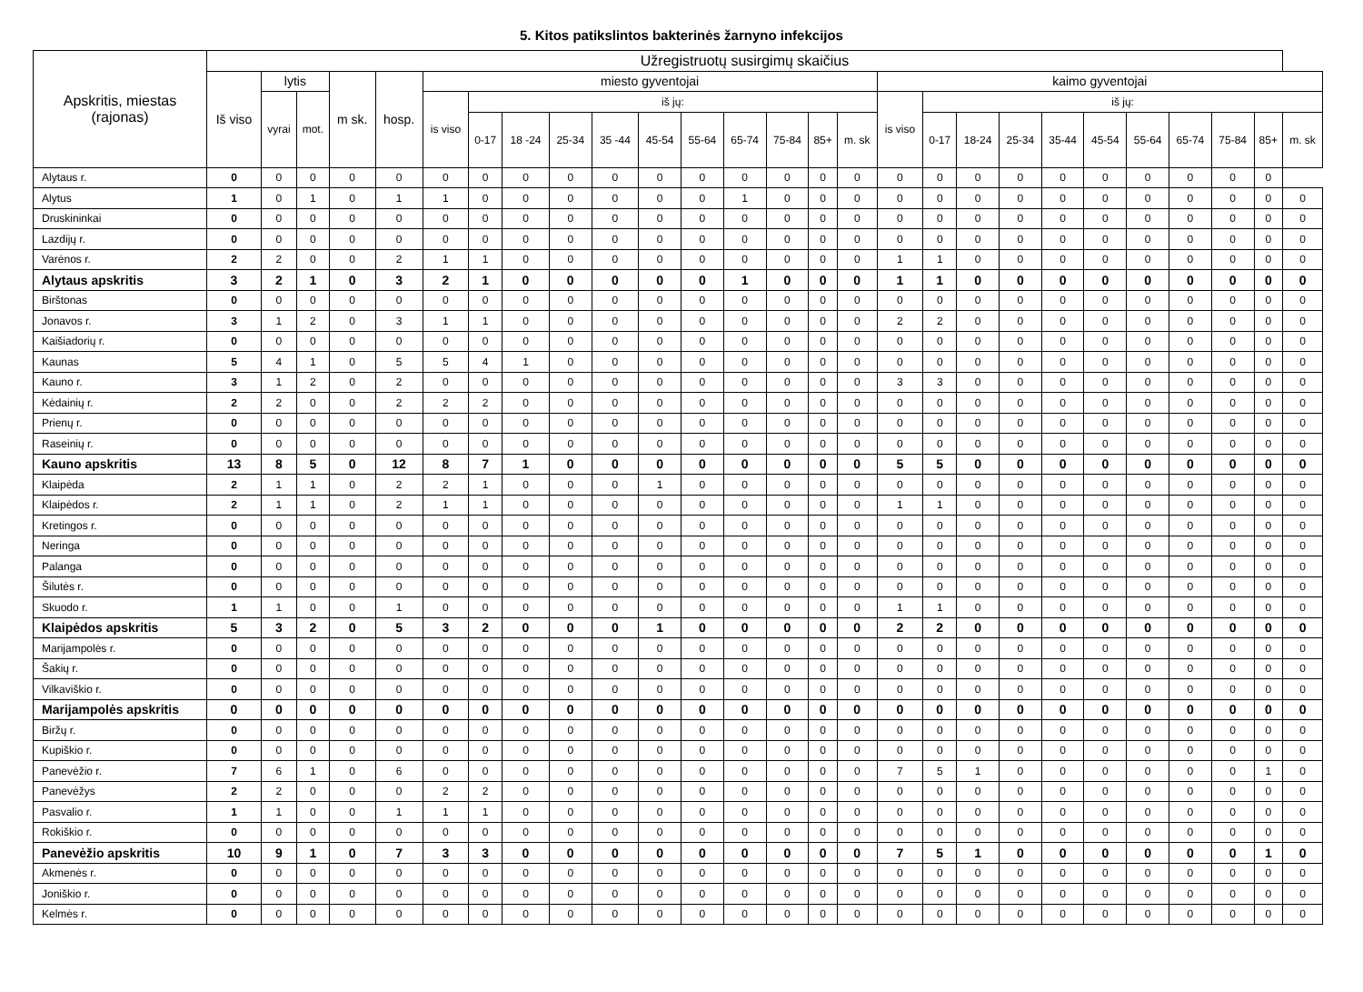5. Kitos patikslintos bakterinės žarnyno infekcijos
| Apskritis, miestas (rajonas) | Užregistruotų susirgimų skaičius | | | | | | | | | | | | | | | | | | | | | | | | | | |
| --- | --- | --- | --- | --- | --- | --- | --- | --- | --- | --- | --- | --- | --- | --- | --- | --- | --- | --- | --- | --- | --- | --- | --- | --- | --- | --- | --- |
| | Iš viso | lytis | | m sk. | hosp. | miesto gyventojai | | | | | | | | | | | kaimo gyventojai | | | | | | | | | | |
| | | vyrai | mot. | | | is viso | iš jų: | | | | | | | | | | is viso | iš jų: | | | | | | | | | |
| | | | | | | | 0-17 | 18 -24 | 25-34 | 35 -44 | 45-54 | 55-64 | 65-74 | 75-84 | 85+ | m. sk | | 0-17 | 18-24 | 25-34 | 35-44 | 45-54 | 55-64 | 65-74 | 75-84 | 85+ | m. sk |
| Alytaus r. | 0 | 0 | 0 | 0 | 0 | 0 | 0 | 0 | 0 | 0 | 0 | 0 | 0 | 0 | 0 | 0 | 0 | 0 | 0 | 0 | 0 | 0 | 0 | 0 | 0 | 0 | |
| Alytus | 1 | 0 | 1 | 0 | 1 | 1 | 0 | 0 | 0 | 0 | 0 | 0 | 1 | 0 | 0 | 0 | 0 | 0 | 0 | 0 | 0 | 0 | 0 | 0 | 0 | 0 | 0 |
| Druskininkai | 0 | 0 | 0 | 0 | 0 | 0 | 0 | 0 | 0 | 0 | 0 | 0 | 0 | 0 | 0 | 0 | 0 | 0 | 0 | 0 | 0 | 0 | 0 | 0 | 0 | 0 | 0 |
| Lazdijų r. | 0 | 0 | 0 | 0 | 0 | 0 | 0 | 0 | 0 | 0 | 0 | 0 | 0 | 0 | 0 | 0 | 0 | 0 | 0 | 0 | 0 | 0 | 0 | 0 | 0 | 0 | 0 |
| Varėnos r. | 2 | 2 | 0 | 0 | 2 | 1 | 1 | 0 | 0 | 0 | 0 | 0 | 0 | 0 | 0 | 0 | 1 | 1 | 0 | 0 | 0 | 0 | 0 | 0 | 0 | 0 | 0 |
| Alytaus apskritis | 3 | 2 | 1 | 0 | 3 | 2 | 1 | 0 | 0 | 0 | 0 | 0 | 1 | 0 | 0 | 0 | 1 | 1 | 0 | 0 | 0 | 0 | 0 | 0 | 0 | 0 | 0 |
| Birštonas | 0 | 0 | 0 | 0 | 0 | 0 | 0 | 0 | 0 | 0 | 0 | 0 | 0 | 0 | 0 | 0 | 0 | 0 | 0 | 0 | 0 | 0 | 0 | 0 | 0 | 0 | 0 |
| Jonavos r. | 3 | 1 | 2 | 0 | 3 | 1 | 1 | 0 | 0 | 0 | 0 | 0 | 0 | 0 | 0 | 0 | 2 | 2 | 0 | 0 | 0 | 0 | 0 | 0 | 0 | 0 | 0 |
| Kaišiadorių r. | 0 | 0 | 0 | 0 | 0 | 0 | 0 | 0 | 0 | 0 | 0 | 0 | 0 | 0 | 0 | 0 | 0 | 0 | 0 | 0 | 0 | 0 | 0 | 0 | 0 | 0 | 0 |
| Kaunas | 5 | 4 | 1 | 0 | 5 | 5 | 4 | 1 | 0 | 0 | 0 | 0 | 0 | 0 | 0 | 0 | 0 | 0 | 0 | 0 | 0 | 0 | 0 | 0 | 0 | 0 | 0 |
| Kauno r. | 3 | 1 | 2 | 0 | 2 | 0 | 0 | 0 | 0 | 0 | 0 | 0 | 0 | 0 | 0 | 0 | 3 | 3 | 0 | 0 | 0 | 0 | 0 | 0 | 0 | 0 | 0 |
| Kėdainių r. | 2 | 2 | 0 | 0 | 2 | 2 | 2 | 0 | 0 | 0 | 0 | 0 | 0 | 0 | 0 | 0 | 0 | 0 | 0 | 0 | 0 | 0 | 0 | 0 | 0 | 0 | 0 |
| Prienų r. | 0 | 0 | 0 | 0 | 0 | 0 | 0 | 0 | 0 | 0 | 0 | 0 | 0 | 0 | 0 | 0 | 0 | 0 | 0 | 0 | 0 | 0 | 0 | 0 | 0 | 0 | 0 |
| Raseinių r. | 0 | 0 | 0 | 0 | 0 | 0 | 0 | 0 | 0 | 0 | 0 | 0 | 0 | 0 | 0 | 0 | 0 | 0 | 0 | 0 | 0 | 0 | 0 | 0 | 0 | 0 | 0 |
| Kauno apskritis | 13 | 8 | 5 | 0 | 12 | 8 | 7 | 1 | 0 | 0 | 0 | 0 | 0 | 0 | 0 | 0 | 5 | 5 | 0 | 0 | 0 | 0 | 0 | 0 | 0 | 0 | 0 |
| Klaipėda | 2 | 1 | 1 | 0 | 2 | 2 | 1 | 0 | 0 | 0 | 1 | 0 | 0 | 0 | 0 | 0 | 0 | 0 | 0 | 0 | 0 | 0 | 0 | 0 | 0 | 0 | 0 |
| Klaipėdos r. | 2 | 1 | 1 | 0 | 2 | 1 | 1 | 0 | 0 | 0 | 0 | 0 | 0 | 0 | 0 | 0 | 1 | 1 | 0 | 0 | 0 | 0 | 0 | 0 | 0 | 0 | 0 |
| Kretingos r. | 0 | 0 | 0 | 0 | 0 | 0 | 0 | 0 | 0 | 0 | 0 | 0 | 0 | 0 | 0 | 0 | 0 | 0 | 0 | 0 | 0 | 0 | 0 | 0 | 0 | 0 | 0 |
| Neringa | 0 | 0 | 0 | 0 | 0 | 0 | 0 | 0 | 0 | 0 | 0 | 0 | 0 | 0 | 0 | 0 | 0 | 0 | 0 | 0 | 0 | 0 | 0 | 0 | 0 | 0 | 0 |
| Palanga | 0 | 0 | 0 | 0 | 0 | 0 | 0 | 0 | 0 | 0 | 0 | 0 | 0 | 0 | 0 | 0 | 0 | 0 | 0 | 0 | 0 | 0 | 0 | 0 | 0 | 0 | 0 |
| Šilutės r. | 0 | 0 | 0 | 0 | 0 | 0 | 0 | 0 | 0 | 0 | 0 | 0 | 0 | 0 | 0 | 0 | 0 | 0 | 0 | 0 | 0 | 0 | 0 | 0 | 0 | 0 | 0 |
| Skuodo r. | 1 | 1 | 0 | 0 | 1 | 0 | 0 | 0 | 0 | 0 | 0 | 0 | 0 | 0 | 0 | 0 | 1 | 1 | 0 | 0 | 0 | 0 | 0 | 0 | 0 | 0 | 0 |
| Klaipėdos apskritis | 5 | 3 | 2 | 0 | 5 | 3 | 2 | 0 | 0 | 0 | 1 | 0 | 0 | 0 | 0 | 0 | 2 | 2 | 0 | 0 | 0 | 0 | 0 | 0 | 0 | 0 | 0 |
| Marijampolės r. | 0 | 0 | 0 | 0 | 0 | 0 | 0 | 0 | 0 | 0 | 0 | 0 | 0 | 0 | 0 | 0 | 0 | 0 | 0 | 0 | 0 | 0 | 0 | 0 | 0 | 0 | 0 |
| Šakių r. | 0 | 0 | 0 | 0 | 0 | 0 | 0 | 0 | 0 | 0 | 0 | 0 | 0 | 0 | 0 | 0 | 0 | 0 | 0 | 0 | 0 | 0 | 0 | 0 | 0 | 0 | 0 |
| Vilkaviškio r. | 0 | 0 | 0 | 0 | 0 | 0 | 0 | 0 | 0 | 0 | 0 | 0 | 0 | 0 | 0 | 0 | 0 | 0 | 0 | 0 | 0 | 0 | 0 | 0 | 0 | 0 | 0 |
| Marijampolės apskritis | 0 | 0 | 0 | 0 | 0 | 0 | 0 | 0 | 0 | 0 | 0 | 0 | 0 | 0 | 0 | 0 | 0 | 0 | 0 | 0 | 0 | 0 | 0 | 0 | 0 | 0 | 0 |
| Biržų r. | 0 | 0 | 0 | 0 | 0 | 0 | 0 | 0 | 0 | 0 | 0 | 0 | 0 | 0 | 0 | 0 | 0 | 0 | 0 | 0 | 0 | 0 | 0 | 0 | 0 | 0 | 0 |
| Kupiškio r. | 0 | 0 | 0 | 0 | 0 | 0 | 0 | 0 | 0 | 0 | 0 | 0 | 0 | 0 | 0 | 0 | 0 | 0 | 0 | 0 | 0 | 0 | 0 | 0 | 0 | 0 | 0 |
| Panevėžio r. | 7 | 6 | 1 | 0 | 6 | 0 | 0 | 0 | 0 | 0 | 0 | 0 | 0 | 0 | 0 | 0 | 7 | 5 | 1 | 0 | 0 | 0 | 0 | 0 | 0 | 1 | 0 |
| Panevėžys | 2 | 2 | 0 | 0 | 0 | 2 | 2 | 0 | 0 | 0 | 0 | 0 | 0 | 0 | 0 | 0 | 0 | 0 | 0 | 0 | 0 | 0 | 0 | 0 | 0 | 0 | 0 |
| Pasvalio r. | 1 | 1 | 0 | 0 | 1 | 1 | 1 | 0 | 0 | 0 | 0 | 0 | 0 | 0 | 0 | 0 | 0 | 0 | 0 | 0 | 0 | 0 | 0 | 0 | 0 | 0 | 0 |
| Rokiškio r. | 0 | 0 | 0 | 0 | 0 | 0 | 0 | 0 | 0 | 0 | 0 | 0 | 0 | 0 | 0 | 0 | 0 | 0 | 0 | 0 | 0 | 0 | 0 | 0 | 0 | 0 | 0 |
| Panevėžio apskritis | 10 | 9 | 1 | 0 | 7 | 3 | 3 | 0 | 0 | 0 | 0 | 0 | 0 | 0 | 0 | 0 | 7 | 5 | 1 | 0 | 0 | 0 | 0 | 0 | 0 | 1 | 0 |
| Akmenės r. | 0 | 0 | 0 | 0 | 0 | 0 | 0 | 0 | 0 | 0 | 0 | 0 | 0 | 0 | 0 | 0 | 0 | 0 | 0 | 0 | 0 | 0 | 0 | 0 | 0 | 0 | 0 |
| Joniškio r. | 0 | 0 | 0 | 0 | 0 | 0 | 0 | 0 | 0 | 0 | 0 | 0 | 0 | 0 | 0 | 0 | 0 | 0 | 0 | 0 | 0 | 0 | 0 | 0 | 0 | 0 | 0 |
| Kelmės r. | 0 | 0 | 0 | 0 | 0 | 0 | 0 | 0 | 0 | 0 | 0 | 0 | 0 | 0 | 0 | 0 | 0 | 0 | 0 | 0 | 0 | 0 | 0 | 0 | 0 | 0 | 0 |